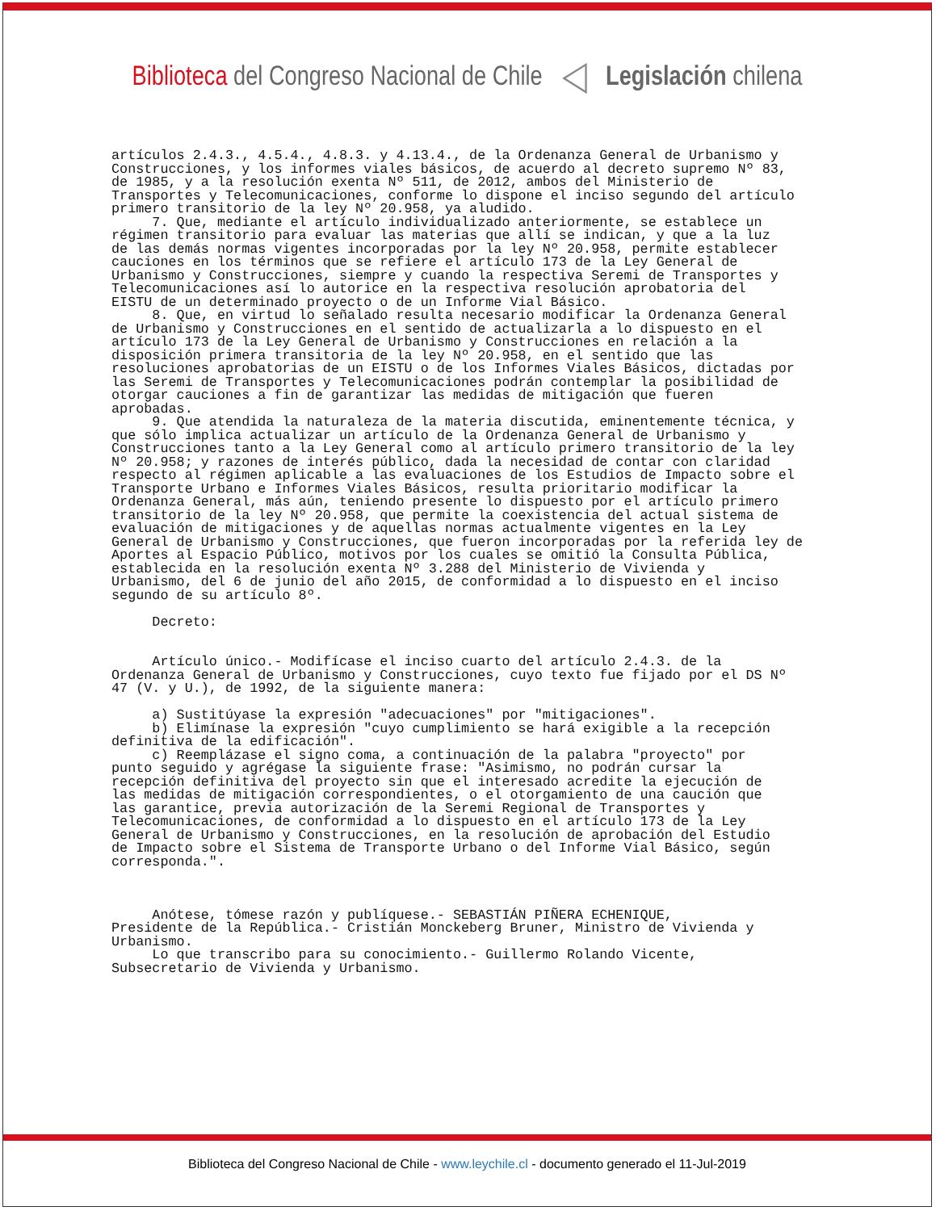Biblioteca del Congreso Nacional de Chile ◁ Legislación chilena
artículos 2.4.3., 4.5.4., 4.8.3. y 4.13.4., de la Ordenanza General de Urbanismo y Construcciones, y los informes viales básicos, de acuerdo al decreto supremo Nº 83, de 1985, y a la resolución exenta Nº 511, de 2012, ambos del Ministerio de Transportes y Telecomunicaciones, conforme lo dispone el inciso segundo del artículo primero transitorio de la ley Nº 20.958, ya aludido. 7. Que, mediante el artículo individualizado anteriormente, se establece un régimen transitorio para evaluar las materias que allí se indican, y que a la luz de las demás normas vigentes incorporadas por la ley Nº 20.958, permite establecer cauciones en los términos que se refiere el artículo 173 de la Ley General de Urbanismo y Construcciones, siempre y cuando la respectiva Seremi de Transportes y Telecomunicaciones así lo autorice en la respectiva resolución aprobatoria del EISTU de un determinado proyecto o de un Informe Vial Básico. 8. Que, en virtud lo señalado resulta necesario modificar la Ordenanza General de Urbanismo y Construcciones en el sentido de actualizarla a lo dispuesto en el artículo 173 de la Ley General de Urbanismo y Construcciones en relación a la disposición primera transitoria de la ley Nº 20.958, en el sentido que las resoluciones aprobatorias de un EISTU o de los Informes Viales Básicos, dictadas por las Seremi de Transportes y Telecomunicaciones podrán contemplar la posibilidad de otorgar cauciones a fin de garantizar las medidas de mitigación que fueren aprobadas. 9. Que atendida la naturaleza de la materia discutida, eminentemente técnica, y que sólo implica actualizar un artículo de la Ordenanza General de Urbanismo y Construcciones tanto a la Ley General como al artículo primero transitorio de la ley Nº 20.958; y razones de interés público, dada la necesidad de contar con claridad respecto al régimen aplicable a las evaluaciones de los Estudios de Impacto sobre el Transporte Urbano e Informes Viales Básicos, resulta prioritario modificar la Ordenanza General, más aún, teniendo presente lo dispuesto por el artículo primero transitorio de la ley Nº 20.958, que permite la coexistencia del actual sistema de evaluación de mitigaciones y de aquellas normas actualmente vigentes en la Ley General de Urbanismo y Construcciones, que fueron incorporadas por la referida ley de Aportes al Espacio Público, motivos por los cuales se omitió la Consulta Pública, establecida en la resolución exenta Nº 3.288 del Ministerio de Vivienda y Urbanismo, del 6 de junio del año 2015, de conformidad a lo dispuesto en el inciso segundo de su artículo 8º. Decreto: Artículo único.- Modifícase el inciso cuarto del artículo 2.4.3. de la Ordenanza General de Urbanismo y Construcciones, cuyo texto fue fijado por el DS Nº 47 (V. y U.), de 1992, de la siguiente manera: a) Sustitúyase la expresión "adecuaciones" por "mitigaciones". b) Elimínase la expresión "cuyo cumplimiento se hará exigible a la recepción definitiva de la edificación". c) Reemplázase el signo coma, a continuación de la palabra "proyecto" por punto seguido y agrégase la siguiente frase: "Asimismo, no podrán cursar la recepción definitiva del proyecto sin que el interesado acredite la ejecución de las medidas de mitigación correspondientes, o el otorgamiento de una caución que las garantice, previa autorización de la Seremi Regional de Transportes y Telecomunicaciones, de conformidad a lo dispuesto en el artículo 173 de la Ley General de Urbanismo y Construcciones, en la resolución de aprobación del Estudio de Impacto sobre el Sistema de Transporte Urbano o del Informe Vial Básico, según corresponda.". Anótese, tómese razón y publíquese.- SEBASTIÁN PIÑERA ECHENIQUE, Presidente de la República.- Cristián Monckeberg Bruner, Ministro de Vivienda y Urbanismo. Lo que transcribo para su conocimiento.- Guillermo Rolando Vicente, Subsecretario de Vivienda y Urbanismo.
Biblioteca del Congreso Nacional de Chile - www.leychile.cl - documento generado el 11-Jul-2019